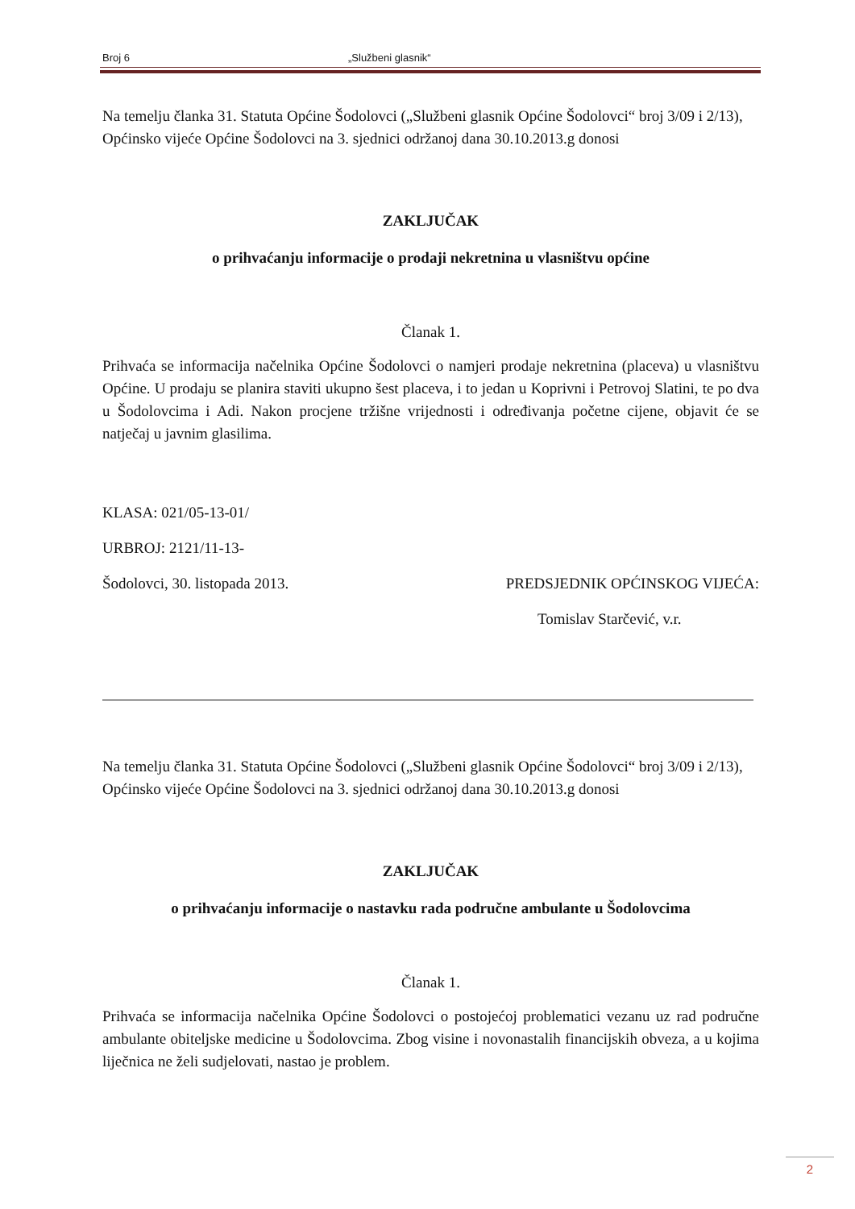Broj 6 „Službeni glasnik“
Na temelju članka 31. Statuta Općine Šodolovci („Službeni glasnik Općine Šodolovci“ broj 3/09 i 2/13), Općinsko vijeće Općine Šodolovci na 3. sjednici održanoj dana 30.10.2013.g donosi
ZAKLJUČAK
o prihvaćanju informacije o prodaji nekretnina u vlasništvu općine
Članak 1.
Prihvaća se informacija načelnika Općine Šodolovci o namjeri prodaje nekretnina (placeva) u vlasništvu Općine. U prodaju se planira staviti ukupno šest placeva, i to jedan u Koprivni i Petrovoj Slatini, te po dva u Šodolovcima i Adi. Nakon procjene tržišne vrijednosti i određivanja početne cijene, objavit će se natječaj u javnim glasilima.
KLASA: 021/05-13-01/
URBROJ: 2121/11-13-
Šodolovci, 30. listopada 2013. PREDSJEDNIK OPĆINSKOG VIJEĆA:
Tomislav Starčević, v.r.
Na temelju članka 31. Statuta Općine Šodolovci („Službeni glasnik Općine Šodolovci“ broj 3/09 i 2/13), Općinsko vijeće Općine Šodolovci na 3. sjednici održanoj dana 30.10.2013.g donosi
ZAKLJUČAK
o prihvaćanju informacije o nastavku rada područne ambulante u Šodolovcima
Članak 1.
Prihvaća se informacija načelnika Općine Šodolovci o postojećoj problematici vezanu uz rad područne ambulante obiteljske medicine u Šodolovcima. Zbog visine i novonastalih financijskih obveza, a u kojima liječnica ne želi sudjelovati, nastao je problem.
2